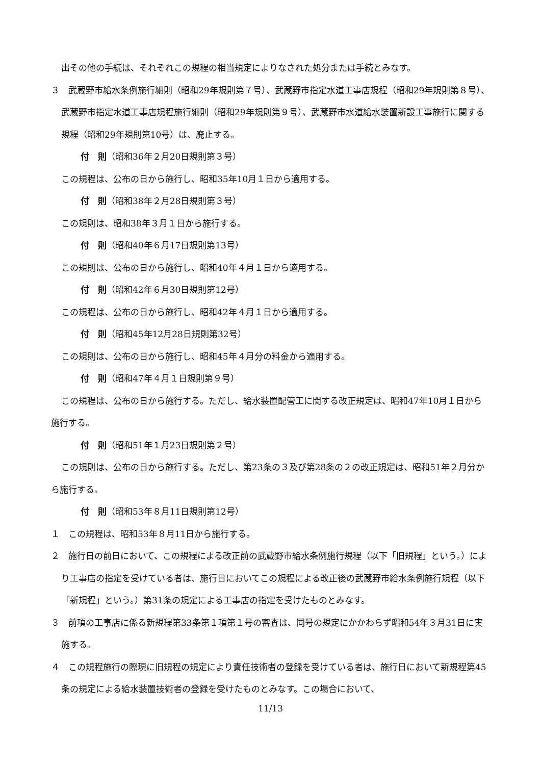出その他の手続は、それぞれこの規程の相当規定によりなされた処分または手続とみなす。
３　武蔵野市給水条例施行細則（昭和29年規則第７号）、武蔵野市指定水道工事店規程（昭和29年規則第８号）、武蔵野市指定水道工事店規程施行細則（昭和29年規則第９号）、武蔵野市水道給水装置新設工事施行に関する規程（昭和29年規則第10号）は、廃止する。
付　則（昭和36年２月20日規則第３号）
この規程は、公布の日から施行し、昭和35年10月１日から適用する。
付　則（昭和38年２月28日規則第３号）
この規則は、昭和38年３月１日から施行する。
付　則（昭和40年６月17日規則第13号）
この規則は、公布の日から施行し、昭和40年４月１日から適用する。
付　則（昭和42年６月30日規則第12号）
この規程は、公布の日から施行し、昭和42年４月１日から適用する。
付　則（昭和45年12月28日規則第32号）
この規則は、公布の日から施行し、昭和45年４月分の料金から適用する。
付　則（昭和47年４月１日規則第９号）
この規程は、公布の日から施行する。ただし、給水装置配管工に関する改正規定は、昭和47年10月１日から施行する。
付　則（昭和51年１月23日規則第２号）
この規則は、公布の日から施行する。ただし、第23条の３及び第28条の２の改正規定は、昭和51年２月分から施行する。
付　則（昭和53年８月11日規則第12号）
１　この規程は、昭和53年８月11日から施行する。
２　施行日の前日において、この規程による改正前の武蔵野市給水条例施行規程（以下「旧規程」という。）により工事店の指定を受けている者は、施行日においてこの規程による改正後の武蔵野市給水条例施行規程（以下「新規程」という。）第31条の規定による工事店の指定を受けたものとみなす。
３　前項の工事店に係る新規程第33条第１項第１号の審査は、同号の規定にかかわらず昭和54年３月31日に実施する。
４　この規程施行の際現に旧規程の規定により責任技術者の登録を受けている者は、施行日において新規程第45条の規定による給水装置技術者の登録を受けたものとみなす。この場合において、
11/13